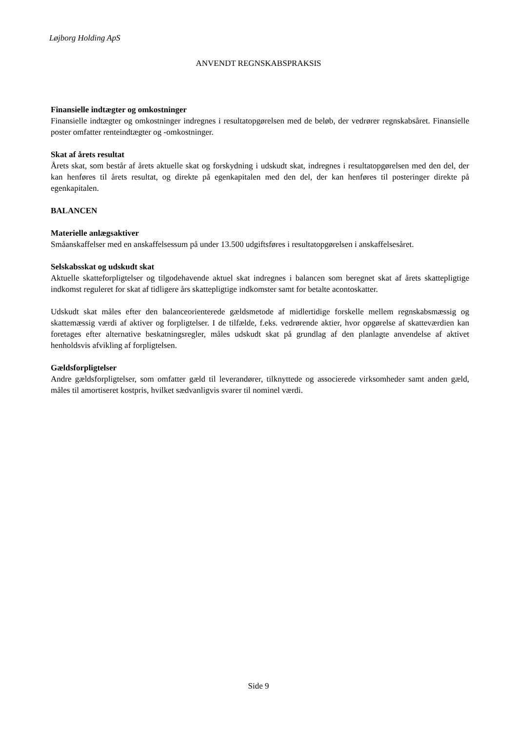Løjborg Holding ApS
ANVENDT REGNSKABSPRAKSIS
Finansielle indtægter og omkostninger
Finansielle indtægter og omkostninger indregnes i resultatopgørelsen med de beløb, der vedrører regnskabsåret. Finansielle poster omfatter renteindtægter og -omkostninger.
Skat af årets resultat
Årets skat, som består af årets aktuelle skat og forskydning i udskudt skat, indregnes i resultatopgørelsen med den del, der kan henføres til årets resultat, og direkte på egenkapitalen med den del, der kan henføres til posteringer direkte på egenkapitalen.
BALANCEN
Materielle anlægsaktiver
Småanskaffelser med en anskaffelsessum på under 13.500 udgiftsføres i resultatopgørelsen i anskaffelsesåret.
Selskabsskat og udskudt skat
Aktuelle skatteforpligtelser og tilgodehavende aktuel skat indregnes i balancen som beregnet skat af årets skattepligtige indkomst reguleret for skat af tidligere års skattepligtige indkomster samt for betalte acontoskatter.
Udskudt skat måles efter den balanceorienterede gældsmetode af midlertidige forskelle mellem regnskabsmæssig og skattemæssig værdi af aktiver og forpligtelser. I de tilfælde, f.eks. vedrørende aktier, hvor opgørelse af skatteværdien kan foretages efter alternative beskatningsregler, måles udskudt skat på grundlag af den planlagte anvendelse af aktivet henholdsvis afvikling af forpligtelsen.
Gældsforpligtelser
Andre gældsforpligtelser, som omfatter gæld til leverandører, tilknyttede og associerede virksomheder samt anden gæld, måles til amortiseret kostpris, hvilket sædvanligvis svarer til nominel værdi.
Side 9